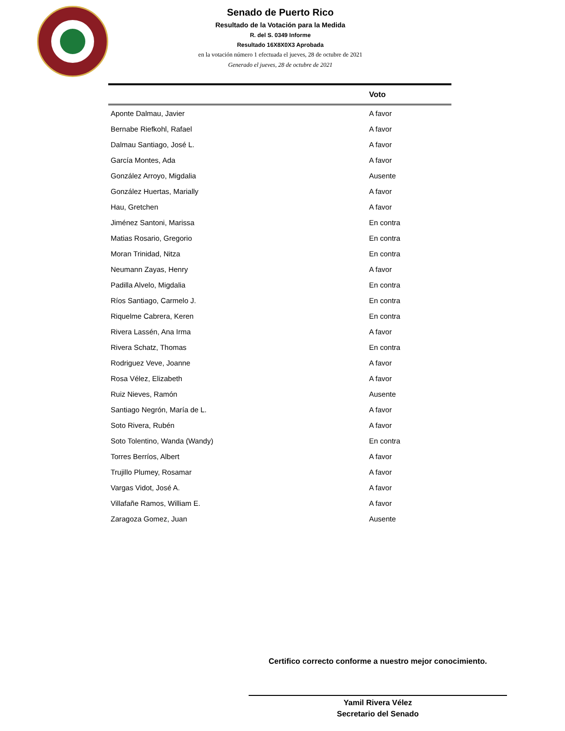Senado de Puerto Rico
Resultado de la Votación para la Medida
R. del S. 0349 Informe
Resultado 16X8X0X3 Aprobada
en la votación número 1 efectuada el jueves, 28 de octubre de 2021
Generado el jueves, 28 de octubre de 2021
| | Voto |
| --- | --- |
| Aponte Dalmau, Javier | A favor |
| Bernabe Riefkohl, Rafael | A favor |
| Dalmau Santiago, José L. | A favor |
| García Montes, Ada | A favor |
| González Arroyo, Migdalia | Ausente |
| González Huertas, Marially | A favor |
| Hau, Gretchen | A favor |
| Jiménez Santoni, Marissa | En contra |
| Matias Rosario, Gregorio | En contra |
| Moran Trinidad, Nitza | En contra |
| Neumann Zayas, Henry | A favor |
| Padilla Alvelo, Migdalia | En contra |
| Ríos Santiago, Carmelo J. | En contra |
| Riquelme Cabrera, Keren | En contra |
| Rivera Lassén, Ana Irma | A favor |
| Rivera Schatz, Thomas | En contra |
| Rodriguez Veve, Joanne | A favor |
| Rosa Vélez, Elizabeth | A favor |
| Ruiz Nieves, Ramón | Ausente |
| Santiago Negrón, María de L. | A favor |
| Soto Rivera, Rubén | A favor |
| Soto Tolentino, Wanda (Wandy) | En contra |
| Torres Berríos, Albert | A favor |
| Trujillo Plumey, Rosamar | A favor |
| Vargas Vidot, José A. | A favor |
| Villafañe Ramos, William E. | A favor |
| Zaragoza Gomez, Juan | Ausente |
Certifico correcto conforme a nuestro mejor conocimiento.
Yamil Rivera Vélez
Secretario del Senado